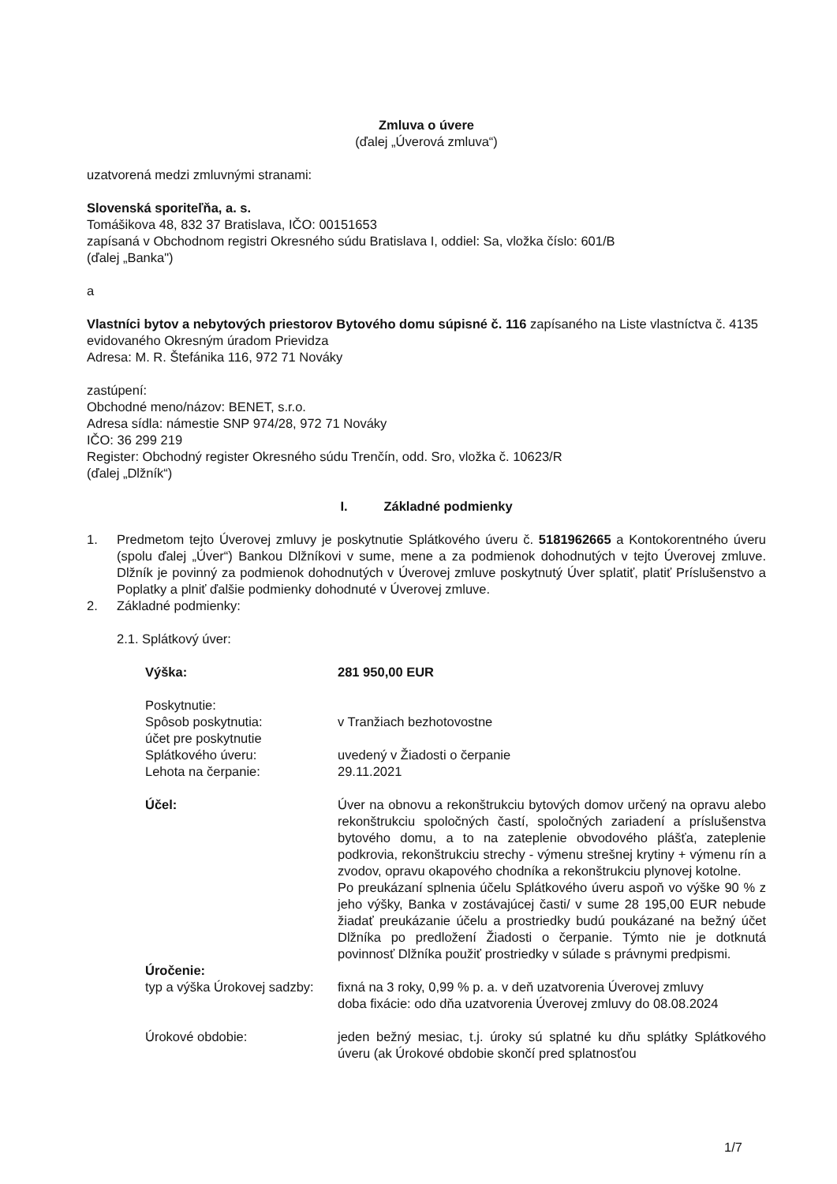Zmluva o úvere
(ďalej „Úverová zmluva“)
uzatvorená medzi zmluvnými stranami:
Slovenská sporiteľňa, a. s.
Tomášikova 48, 832 37 Bratislava, IČO: 00151653
zapísaná v Obchodnom registri Okresného súdu Bratislava I, oddiel: Sa, vložka číslo: 601/B
(ďalej „Banka")
a
Vlastníci bytov a nebytových priestorov Bytového domu súpisné č. 116 zapísaného na Liste vlastníctva č. 4135 evidovaného Okresným úradom Prievidza
Adresa: M. R. Štefánika 116, 972 71 Nováky
zastúpení:
Obchodné meno/názov: BENET, s.r.o.
Adresa sídla: námestie SNP 974/28, 972 71 Nováky
IČO: 36 299 219
Register: Obchodný register Okresného súdu Trenčín, odd. Sro, vložka č. 10623/R
(ďalej „Dlžník“)
I. Základné podmienky
1. Predmetom tejto Úverovej zmluvy je poskytnutie Splátkového úveru č. 5181962665 a Kontokorentného úveru (spolu ďalej „Úver“) Bankou Dlžníkovi v sume, mene a za podmienok dohodnutých v tejto Úverovej zmluve. Dlžník je povinný za podmienok dohodnutých v Úverovej zmluve poskytnutý Úver splatiť, platiť Príslušenstvo a Poplatky a plniť ďalšie podmienky dohodnuté v Úverovej zmluve.
2. Základné podmienky:
2.1. Splátkový úver:
Výška: 281 950,00 EUR
Poskytnutie:
Spôsob poskytnutia: v Tranžiach bezhotovostne
účet pre poskytnutie
Splátkového úveru:
uvedený v Žiadosti o čerpanie
Lehota na čerpanie: 29.11.2021
Účel: Úver na obnovu a rekonštrukciu bytových domov určený na opravu alebo rekonštrukciu spoločných častí, spoločných zariadení a príslušenstva bytového domu, a to na zateplenie obvodového plášťa, zateplenie podkrovia, rekonštrukciu strechy - výmenu strešnej krytiny + výmenu rín a zvodov, opravu okapového chodníka a rekonštrukciu plynovej kotolne.
Po preukázaní splnenia účelu Splátkového úveru aspoň vo výške 90 % z jeho výšky, Banka v zostávajúcej časti/ v sume 28 195,00 EUR nebude žiadať preukázanie účelu a prostriedky budú poukázané na bežný účet Dlžníka po predložení Žiadosti o čerpanie. Týmto nie je dotknutá povinnosť Dlžníka použiť prostriedky v súlade s právnymi predpismi.
Úročenie:
typ a výška Úrokovej sadzby:
fixná na 3 roky, 0,99 % p. a. v deň uzatvorenia Úverovej zmluvy
doba fixácie: odo dňa uzatvorenia Úverovej zmluvy do 08.08.2024
Úrokové obdobie: jeden bežný mesiac, t.j. úroky sú splatné ku dňu splátky Splátkového úveru (ak Úrokové obdobie skončí pred splatnosťou
1/7